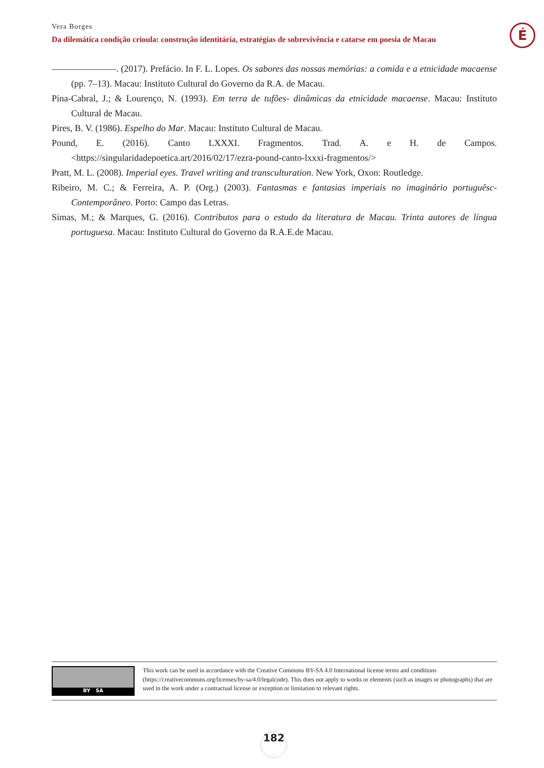Vera Borges
Da dilemática condição crioula: construção identitária, estratégias de sobrevivência e catarse em poesia de Macau
É
———————. (2017). Prefácio. In F. L. Lopes. Os sabores das nossas memórias: a comida e a etnicidade macaense (pp. 7–13). Macau: Instituto Cultural do Governo da R.A. de Macau.
Pina-Cabral, J.; & Lourenço, N. (1993). Em terra de tufões- dinâmicas da etnicidade macaense. Macau: Instituto Cultural de Macau.
Pires, B. V. (1986). Espelho do Mar. Macau: Instituto Cultural de Macau.
Pound, E. (2016). Canto LXXXI. Fragmentos. Trad. A. e H. de Campos. <https://singularidadepoetica.art/2016/02/17/ezra-pound-canto-lxxxi-fragmentos/>
Pratt, M. L. (2008). Imperial eyes. Travel writing and transculturation. New York, Oxon: Routledge.
Ribeiro, M. C.; & Ferreira, A. P. (Org.) (2003). Fantasmas e fantasias imperiais no imaginário portuguêsc-Contemporâneo. Porto: Campo das Letras.
Simas, M.; & Marques, G. (2016). Contributos para o estudo da literatura de Macau. Trinta autores de língua portuguesa. Macau: Instituto Cultural do Governo da R.A.E.de Macau.
BY SA
This work can be used in accordance with the Creative Commons BY-SA 4.0 International license terms and conditions (https://creativecommons.org/licenses/by-sa/4.0/legalcode). This does not apply to works or elements (such as images or photographs) that are used in the work under a contractual license or exception or limitation to relevant rights.
182